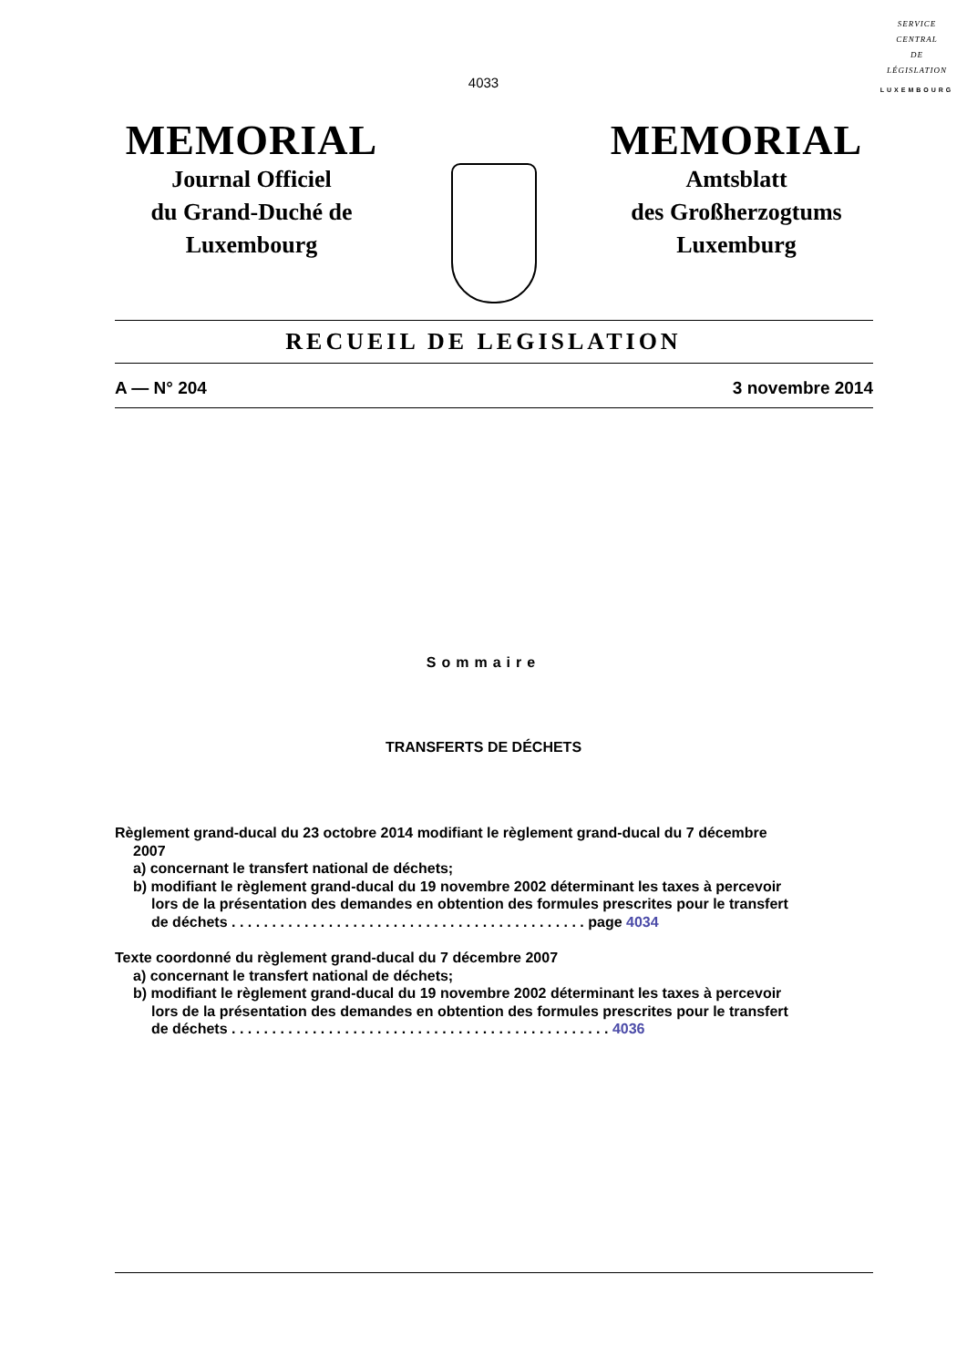SERVICE
CENTRAL
DE
LÉGISLATION
LUXEMBOURG
4033
MEMORIAL
Journal Officiel
du Grand-Duché de
Luxembourg
MEMORIAL
Amtsblatt
des Großherzogtums
Luxemburg
RECUEIL DE LEGISLATION
A — N° 204 3 novembre 2014
Sommaire
TRANSFERTS DE DÉCHETS
Règlement grand-ducal du 23 octobre 2014 modifiant le règlement grand-ducal du 7 décembre
2007
a) concernant le transfert national de déchets;
b) modifiant le règlement grand-ducal du 19 novembre 2002 déterminant les taxes à percevoir
lors de la présentation des demandes en obtention des formules prescrites pour le transfert
de déchets . . . . . . . . . . . . . . . . . . . . . . . . . . . . . . . . . . . . . . . . . . . . page 4034
Texte coordonné du règlement grand-ducal du 7 décembre 2007
a) concernant le transfert national de déchets;
b) modifiant le règlement grand-ducal du 19 novembre 2002 déterminant les taxes à percevoir
lors de la présentation des demandes en obtention des formules prescrites pour le transfert
de déchets . . . . . . . . . . . . . . . . . . . . . . . . . . . . . . . . . . . . . . . . . . . . . . . 4036